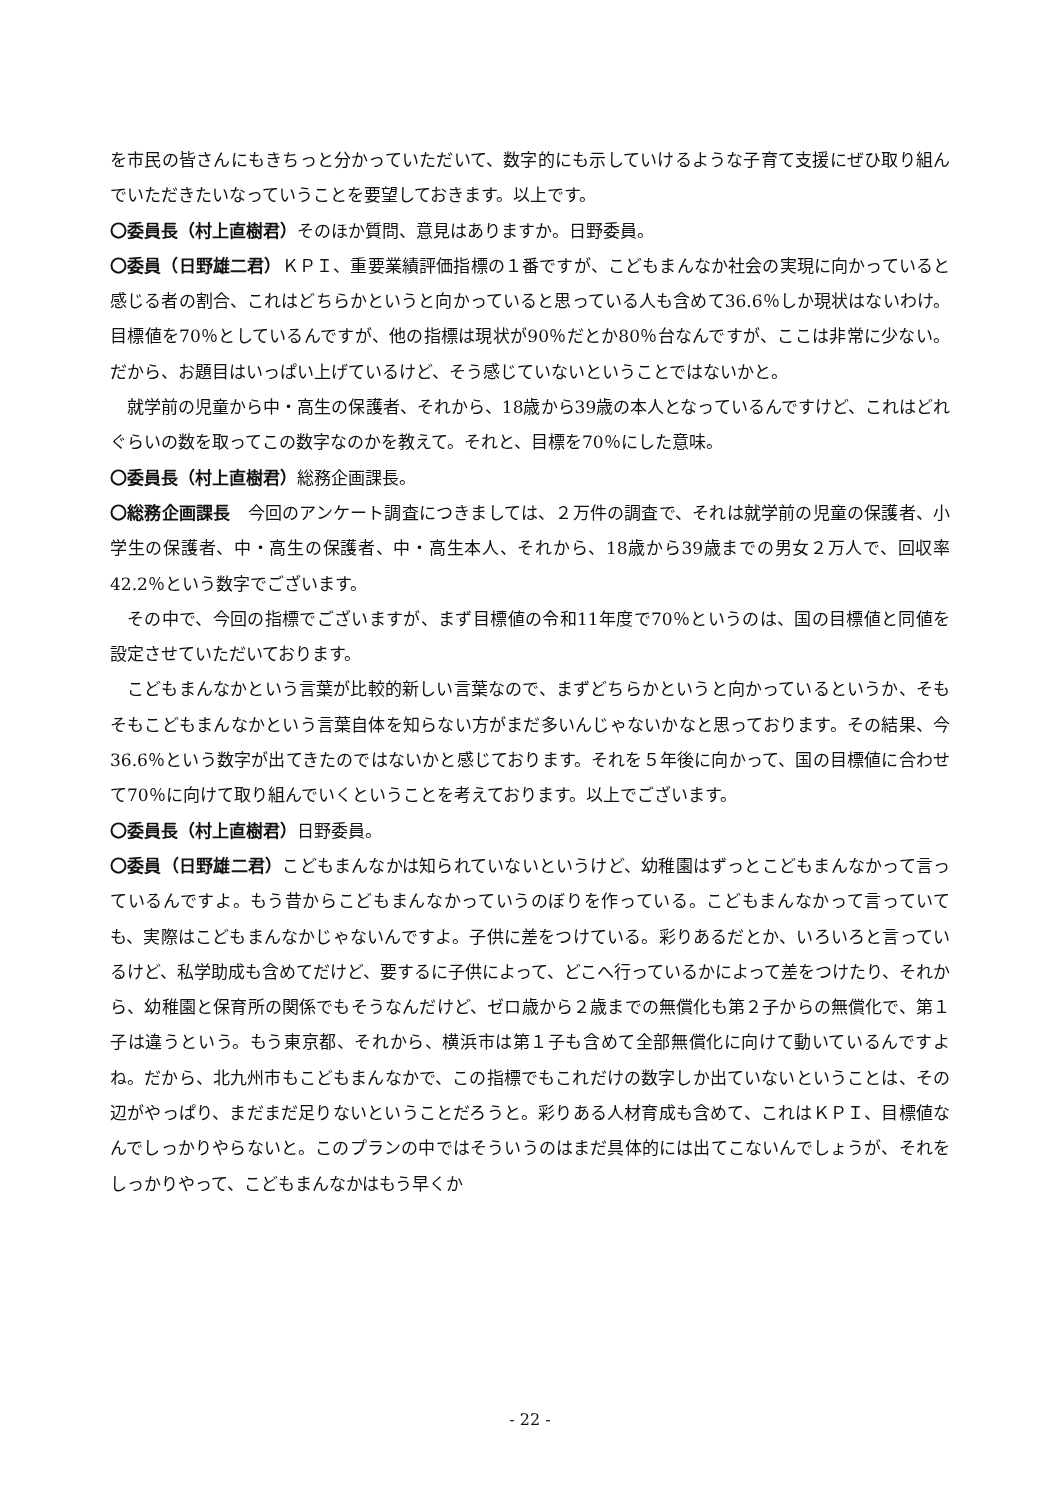を市民の皆さんにもきちっと分かっていただいて、数字的にも示していけるような子育て支援にぜひ取り組んでいただきたいなっていうことを要望しておきます。以上です。
〇委員長（村上直樹君）そのほか質問、意見はありますか。日野委員。
〇委員（日野雄二君）ＫＰＩ、重要業績評価指標の１番ですが、こどもまんなか社会の実現に向かっていると感じる者の割合、これはどちらかというと向かっていると思っている人も含めて36.6％しか現状はないわけ。目標値を70％としているんですが、他の指標は現状が90％だとか80％台なんですが、ここは非常に少ない。だから、お題目はいっぱい上げているけど、そう感じていないということではないかと。
就学前の児童から中・高生の保護者、それから、18歳から39歳の本人となっているんですけど、これはどれぐらいの数を取ってこの数字なのかを教えて。それと、目標を70％にした意味。
〇委員長（村上直樹君）総務企画課長。
〇総務企画課長　今回のアンケート調査につきましては、２万件の調査で、それは就学前の児童の保護者、小学生の保護者、中・高生の保護者、中・高生本人、それから、18歳から39歳までの男女２万人で、回収率42.2％という数字でございます。
その中で、今回の指標でございますが、まず目標値の令和11年度で70％というのは、国の目標値と同値を設定させていただいております。
こどもまんなかという言葉が比較的新しい言葉なので、まずどちらかというと向かっているというか、そもそもこどもまんなかという言葉自体を知らない方がまだ多いんじゃないかなと思っております。その結果、今36.6％という数字が出てきたのではないかと感じております。それを５年後に向かって、国の目標値に合わせて70％に向けて取り組んでいくということを考えております。以上でございます。
〇委員長（村上直樹君）日野委員。
〇委員（日野雄二君）こどもまんなかは知られていないというけど、幼稚園はずっとこどもまんなかって言っているんですよ。もう昔からこどもまんなかっていうのぼりを作っている。こどもまんなかって言っていても、実際はこどもまんなかじゃないんですよ。子供に差をつけている。彩りあるだとか、いろいろと言っているけど、私学助成も含めてだけど、要するに子供によって、どこへ行っているかによって差をつけたり、それから、幼稚園と保育所の関係でもそうなんだけど、ゼロ歳から２歳までの無償化も第２子からの無償化で、第１子は違うという。もう東京都、それから、横浜市は第１子も含めて全部無償化に向けて動いているんですよね。だから、北九州市もこどもまんなかで、この指標でもこれだけの数字しか出ていないということは、その辺がやっぱり、まだまだ足りないということだろうと。彩りある人材育成も含めて、これはＫＰＩ、目標値なんでしっかりやらないと。このプランの中ではそういうのはまだ具体的には出てこないんでしょうが、それをしっかりやって、こどもまんなかはもう早くか
- 22 -